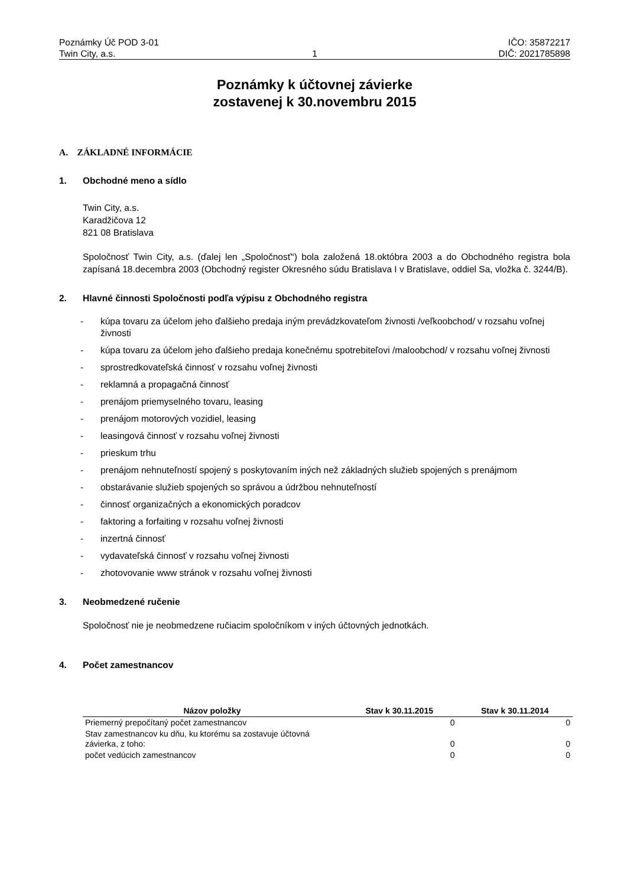Poznámky Úč POD 3-01
Twin City, a.s.
1 IČO: 35872217
DIČ: 2021785898
Poznámky k účtovnej závierke
zostavenej k 30.novembru 2015
A. ZÁKLADNÉ INFORMÁCIE
1. Obchodné meno a sídlo
Twin City, a.s.
Karadžičova 12
821 08 Bratislava
Spoločnosť Twin City, a.s. (ďalej len „Spoločnosť“) bola založená 18.októbra 2003 a do Obchodného registra bola zapísaná 18.decembra 2003 (Obchodný register Okresného súdu Bratislava I v Bratislave, oddiel Sa, vložka č. 3244/B).
2. Hlavné činnosti Spoločnosti podľa výpisu z Obchodného registra
- kúpa tovaru za účelom jeho ďalšieho predaja iným prevádzkovateľom živnosti /veľkoobchod/ v rozsahu voľnej živnosti
- kúpa tovaru za účelom jeho ďalšieho predaja konečnému spotrebiteľovi /maloobchod/ v rozsahu voľnej živnosti
- sprostredkovateľská činnosť v rozsahu voľnej živnosti
- reklamná a propagačná činnosť
- prenájom priemyselného tovaru, leasing
- prenájom motorových vozidiel, leasing
- leasingová činnosť v rozsahu voľnej živnosti
- prieskum trhu
- prenájom nehnuteľností spojený s poskytovaním iných než základných služieb spojených s prenájmom
- obstarávanie služieb spojených so správou a údržbou nehnuteľností
- činnosť organizačných a ekonomických poradcov
- faktoring a forfaiting v rozsahu voľnej živnosti
- inzertná činnosť
- vydavateľská činnosť v rozsahu voľnej živnosti
- zhotovovanie www stránok v rozsahu voľnej živnosti
3. Neobmedzené ručenie
Spoločnosť nie je neobmedzene ručiacim spoločníkom v iných účtovných jednotkách.
4. Počet zamestnancov
| Názov položky | Stav k 30.11.2015 | Stav k 30.11.2014 |
| --- | --- | --- |
| Priemerný prepočítaný počet zamestnancov | 0 | 0 |
| Stav zamestnancov ku dňu, ku ktorému sa zostavuje účtovná závierka, z toho: | 0 | 0 |
| počet vedúcich zamestnancov | 0 | 0 |